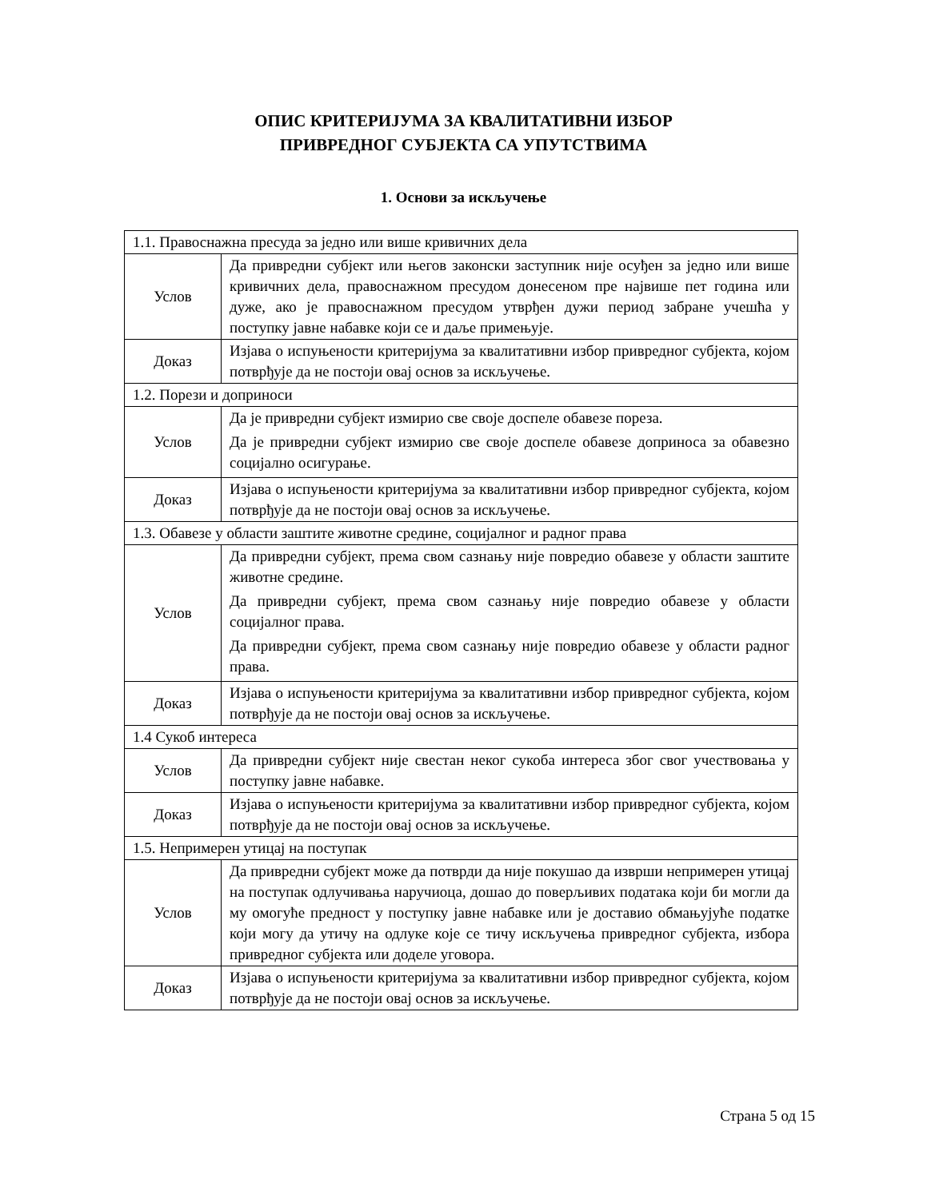ОПИС КРИТЕРИЈУМА ЗА КВАЛИТАТИВНИ ИЗБОР
ПРИВРЕДНОГ СУБЈЕКТА СА УПУТСТВИМА
1. Основи за искључење
| 1.1. Правоснажна пресуда за једно или више кривичних дела | |
| Услов | Да привредни субјект или његов законски заступник није осуђен за једно или више кривичних дела, правоснажном пресудом донесеном пре највише пет година или дуже, ако је правоснажном пресудом утврђен дужи период забране учешћа у поступку јавне набавке који се и даље примењује. |
| Доказ | Изјава о испуњености критеријума за квалитативни избор привредног субјекта, којом потврђује да не постоји овај основ за искључење. |
| 1.2. Порези и доприноси | |
| Услов | Да је привредни субјект измирио све своје доспеле обавезе пореза. Да је привредни субјект измирио све своје доспеле обавезе доприноса за обавезно социјално осигурање. |
| Доказ | Изјава о испуњености критеријума за квалитативни избор привредног субјекта, којом потврђује да не постоји овај основ за искључење. |
| 1.3. Обавезе у области заштите животне средине, социјалног и радног права | |
| Услов | Да привредни субјект, према свом сазнању није повредио обавезе у области заштите животне средине. Да привредни субјект, према свом сазнању није повредио обавезе у области социјалног права. Да привредни субјект, према свом сазнању није повредио обавезе у области радног права. |
| Доказ | Изјава о испуњености критеријума за квалитативни избор привредног субјекта, којом потврђује да не постоји овај основ за искључење. |
| 1.4 Сукоб интереса | |
| Услов | Да привредни субјект није свестан неког сукоба интереса због свог учествовања у поступку јавне набавке. |
| Доказ | Изјава о испуњености критеријума за квалитативни избор привредног субјекта, којом потврђује да не постоји овај основ за искључење. |
| 1.5. Непримерен утицај на поступак | |
| Услов | Да привредни субјект може да потврди да није покушао да изврши непримерен утицај на поступак одлучивања наручиоца, дошао до поверљивих података који би могли да му омогуће предност у поступку јавне набавке или је доставио обмањујуће податке који могу да утичу на одлуке које се тичу искључења привредног субјекта, избора привредног субјекта или доделе уговора. |
| Доказ | Изјава о испуњености критеријума за квалитативни избор привредног субјекта, којом потврђује да не постоји овај основ за искључење. |
Страна 5 од 15